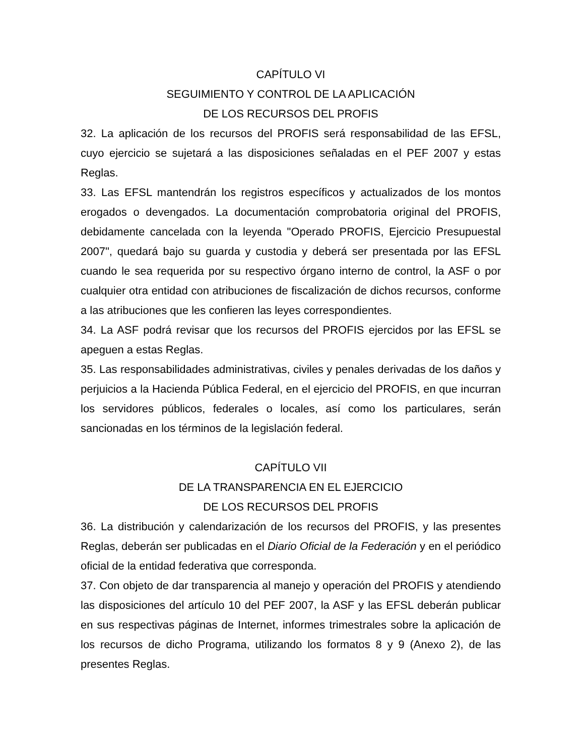CAPÍTULO VI
SEGUIMIENTO Y CONTROL DE LA APLICACIÓN
DE LOS RECURSOS DEL PROFIS
32. La aplicación de los recursos del PROFIS será responsabilidad de las EFSL, cuyo ejercicio se sujetará a las disposiciones señaladas en el PEF 2007 y estas Reglas.
33. Las EFSL mantendrán los registros específicos y actualizados de los montos erogados o devengados. La documentación comprobatoria original del PROFIS, debidamente cancelada con la leyenda "Operado PROFIS, Ejercicio Presupuestal 2007", quedará bajo su guarda y custodia y deberá ser presentada por las EFSL cuando le sea requerida por su respectivo órgano interno de control, la ASF o por cualquier otra entidad con atribuciones de fiscalización de dichos recursos, conforme a las atribuciones que les confieren las leyes correspondientes.
34. La ASF podrá revisar que los recursos del PROFIS ejercidos por las EFSL se apeguen a estas Reglas.
35. Las responsabilidades administrativas, civiles y penales derivadas de los daños y perjuicios a la Hacienda Pública Federal, en el ejercicio del PROFIS, en que incurran los servidores públicos, federales o locales, así como los particulares, serán sancionadas en los términos de la legislación federal.
CAPÍTULO VII
DE LA TRANSPARENCIA EN EL EJERCICIO
DE LOS RECURSOS DEL PROFIS
36. La distribución y calendarización de los recursos del PROFIS, y las presentes Reglas, deberán ser publicadas en el Diario Oficial de la Federación y en el periódico oficial de la entidad federativa que corresponda.
37. Con objeto de dar transparencia al manejo y operación del PROFIS y atendiendo las disposiciones del artículo 10 del PEF 2007, la ASF y las EFSL deberán publicar en sus respectivas páginas de Internet, informes trimestrales sobre la aplicación de los recursos de dicho Programa, utilizando los formatos 8 y 9 (Anexo 2), de las presentes Reglas.